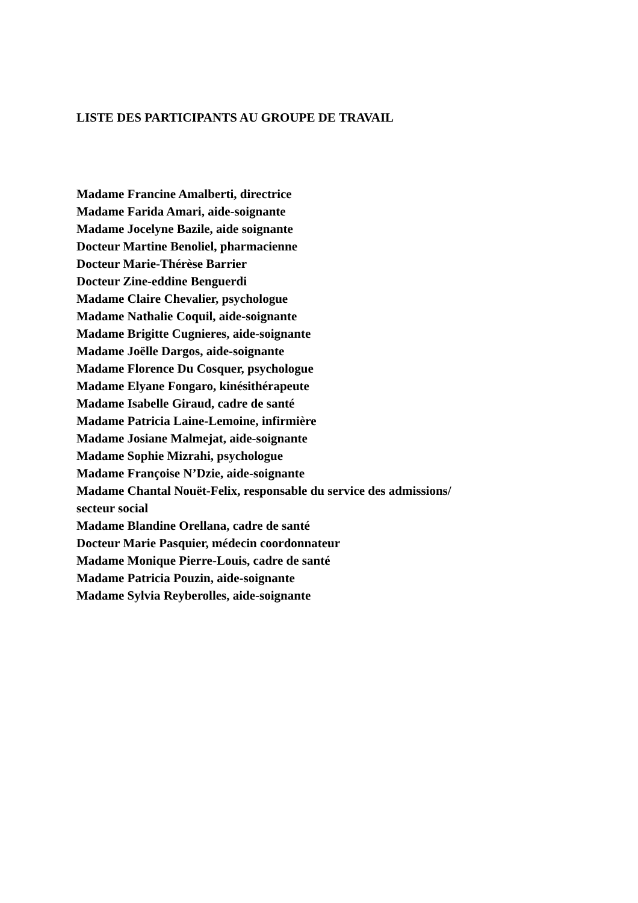LISTE DES PARTICIPANTS AU GROUPE DE TRAVAIL
Madame Francine Amalberti, directrice
Madame Farida Amari, aide-soignante
Madame Jocelyne Bazile, aide soignante
Docteur Martine Benoliel, pharmacienne
Docteur Marie-Thérèse Barrier
Docteur Zine-eddine Benguerdi
Madame Claire Chevalier, psychologue
Madame Nathalie Coquil, aide-soignante
Madame Brigitte Cugnieres, aide-soignante
Madame Joëlle Dargos, aide-soignante
Madame Florence Du Cosquer, psychologue
Madame Elyane Fongaro, kinésithérapeute
Madame Isabelle Giraud, cadre de santé
Madame Patricia Laine-Lemoine, infirmière
Madame Josiane Malmejat, aide-soignante
Madame Sophie Mizrahi, psychologue
Madame Françoise N’Dzie, aide-soignante
Madame Chantal Nouët-Felix, responsable du service des admissions/
secteur social
Madame Blandine Orellana, cadre de santé
Docteur Marie Pasquier, médecin coordonnateur
Madame Monique Pierre-Louis, cadre de santé
Madame Patricia Pouzin, aide-soignante
Madame Sylvia Reyberolles, aide-soignante